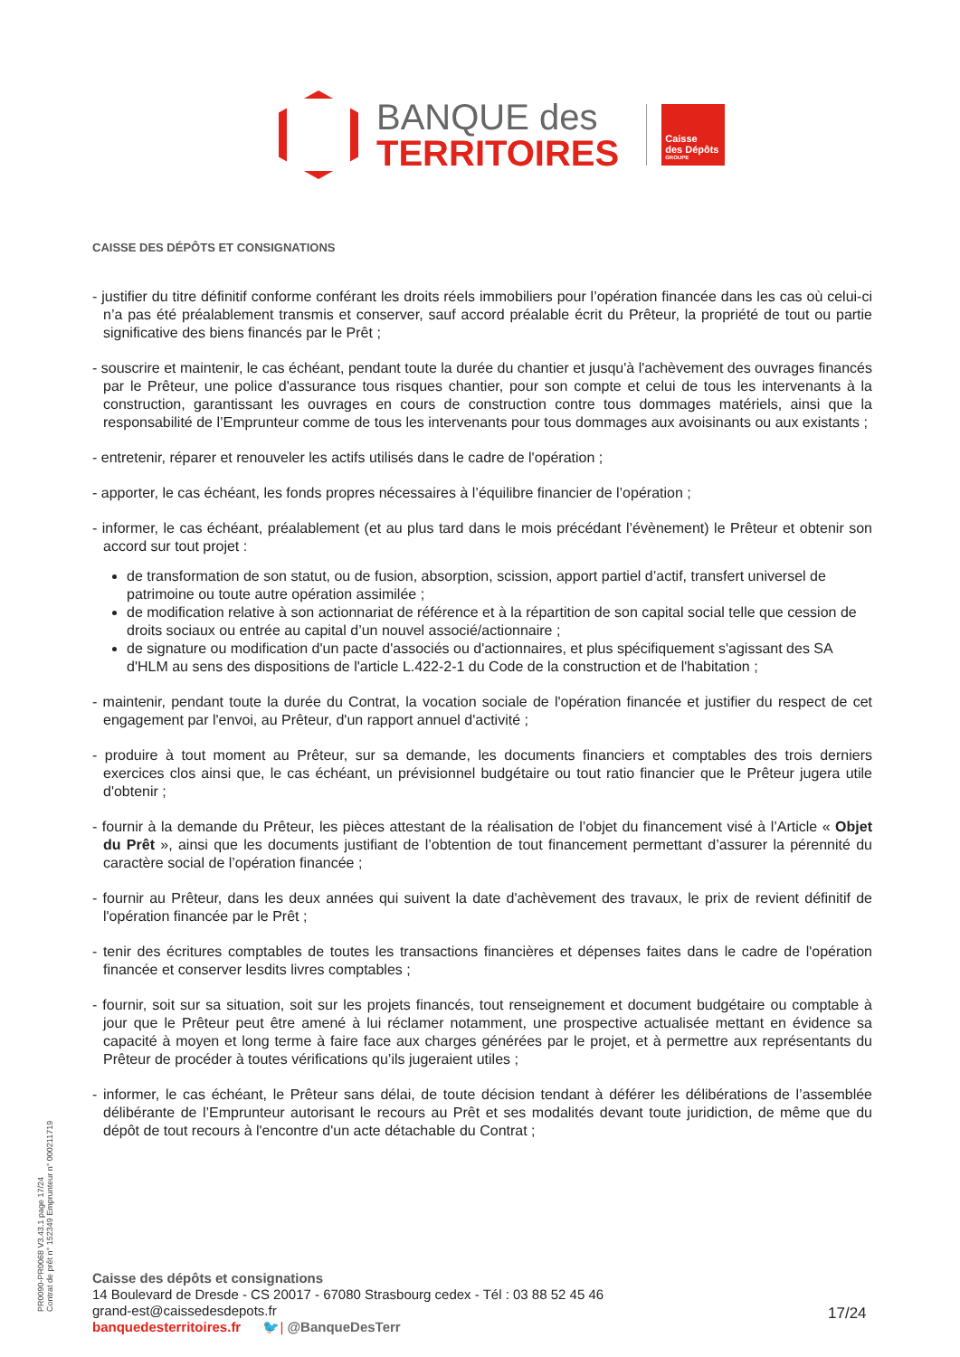BANQUE des
TERRITOIRES
Caisse
des Dépôts
GROUPE
CAISSE DES DÉPÔTS ET CONSIGNATIONS
- justifier du titre définitif conforme conférant les droits réels immobiliers pour l’opération financée dans les cas où celui-ci n’a pas été préalablement transmis et conserver, sauf accord préalable écrit du Prêteur, la propriété de tout ou partie significative des biens financés par le Prêt ;
- souscrire et maintenir, le cas échéant, pendant toute la durée du chantier et jusqu'à l'achèvement des ouvrages financés par le Prêteur, une police d'assurance tous risques chantier, pour son compte et celui de tous les intervenants à la construction, garantissant les ouvrages en cours de construction contre tous dommages matériels, ainsi que la responsabilité de l’Emprunteur comme de tous les intervenants pour tous dommages aux avoisinants ou aux existants ;
- entretenir, réparer et renouveler les actifs utilisés dans le cadre de l'opération ;
- apporter, le cas échéant, les fonds propres nécessaires à l’équilibre financier de l’opération ;
- informer, le cas échéant, préalablement (et au plus tard dans le mois précédant l’évènement) le Prêteur et obtenir son accord sur tout projet :
de transformation de son statut, ou de fusion, absorption, scission, apport partiel d’actif, transfert universel de patrimoine ou toute autre opération assimilée ;
de modification relative à son actionnariat de référence et à la répartition de son capital social telle que cession de droits sociaux ou entrée au capital d’un nouvel associé/actionnaire ;
de signature ou modification d'un pacte d'associés ou d'actionnaires, et plus spécifiquement s'agissant des SA d'HLM au sens des dispositions de l'article L.422-2-1 du Code de la construction et de l'habitation ;
- maintenir, pendant toute la durée du Contrat, la vocation sociale de l'opération financée et justifier du respect de cet engagement par l'envoi, au Prêteur, d'un rapport annuel d'activité ;
- produire à tout moment au Prêteur, sur sa demande, les documents financiers et comptables des trois derniers exercices clos ainsi que, le cas échéant, un prévisionnel budgétaire ou tout ratio financier que le Prêteur jugera utile d'obtenir ;
- fournir à la demande du Prêteur, les pièces attestant de la réalisation de l’objet du financement visé à l’Article « Objet du Prêt », ainsi que les documents justifiant de l’obtention de tout financement permettant d’assurer la pérennité du caractère social de l’opération financée ;
- fournir au Prêteur, dans les deux années qui suivent la date d'achèvement des travaux, le prix de revient définitif de l'opération financée par le Prêt ;
- tenir des écritures comptables de toutes les transactions financières et dépenses faites dans le cadre de l'opération financée et conserver lesdits livres comptables ;
- fournir, soit sur sa situation, soit sur les projets financés, tout renseignement et document budgétaire ou comptable à jour que le Prêteur peut être amené à lui réclamer notamment, une prospective actualisée mettant en évidence sa capacité à moyen et long terme à faire face aux charges générées par le projet, et à permettre aux représentants du Prêteur de procéder à toutes vérifications qu’ils jugeraient utiles ;
- informer, le cas échéant, le Prêteur sans délai, de toute décision tendant à déférer les délibérations de l’assemblée délibérante de l’Emprunteur autorisant le recours au Prêt et ses modalités devant toute juridiction, de même que du dépôt de tout recours à l'encontre d'un acte détachable du Contrat ;
PR0090-PR0068 V3.43.1 page 17/24
Contrat de prêt n° 152349 Emprunteur n° 000211719
Caisse des dépôts et consignations
14 Boulevard de Dresde - CS 20017 - 67080 Strasbourg cedex - Tél : 03 88 52 45 46
grand-est@caissedesdepots.fr
banquedesterritoires.fr 🐦| @BanqueDesTerr
17/24